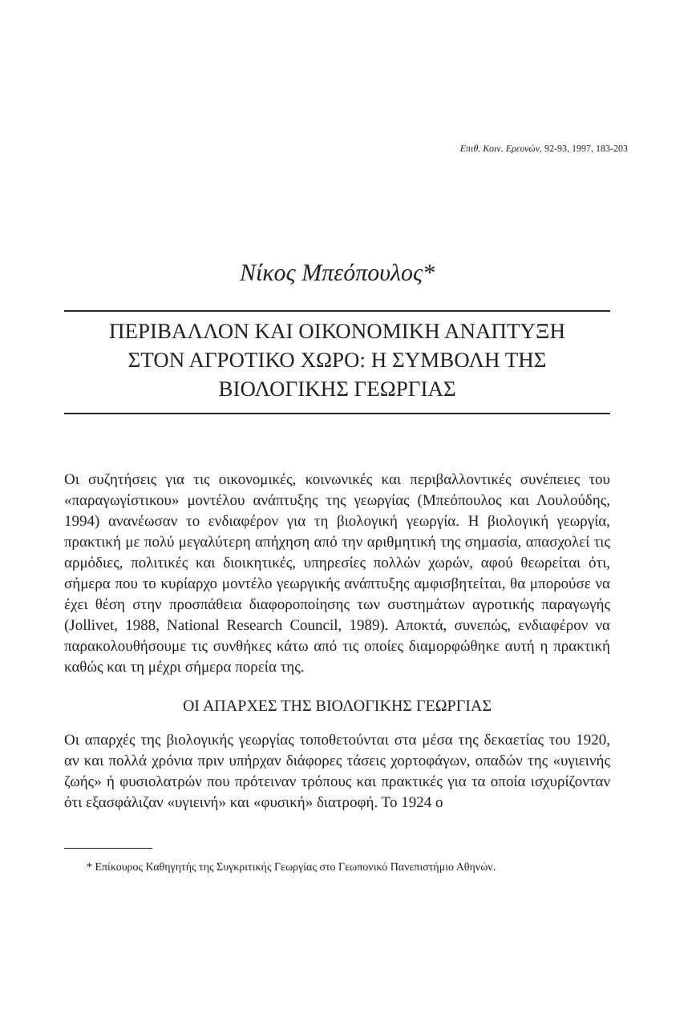Επιθ. Κοιν. Ερευνών, 92-93, 1997, 183-203
Νίκος Μπεόπουλος*
ΠΕΡΙΒΑΛΛΟΝ ΚΑΙ ΟΙΚΟΝΟΜΙΚΗ ΑΝΑΠΤΥΞΗ
ΣΤΟΝ ΑΓΡΟΤΙΚΟ ΧΩΡΟ: Η ΣΥΜΒΟΛΗ ΤΗΣ
ΒΙΟΛΟΓΙΚΗΣ ΓΕΩΡΓΙΑΣ
Οι συζητήσεις για τις οικονομικές, κοινωνικές και περιβαλλοντικές συνέπειες του «παραγωγίστικου» μοντέλου ανάπτυξης της γεωργίας (Μπεόπουλος και Λουλούδης, 1994) ανανέωσαν το ενδιαφέρον για τη βιολογική γεωργία. Η βιολογική γεωργία, πρακτική με πολύ μεγαλύτερη απήχηση από την αριθμητική της σημασία, απασχολεί τις αρμόδιες, πολιτικές και διοικητικές, υπηρεσίες πολλών χωρών, αφού θεωρείται ότι, σήμερα που το κυρίαρχο μοντέλο γεωργικής ανάπτυξης αμφισβητείται, θα μπορούσε να έχει θέση στην προσπάθεια διαφοροποίησης των συστημάτων αγροτικής παραγωγής (Jollivet, 1988, National Research Council, 1989). Αποκτά, συνεπώς, ενδιαφέρον να παρακολουθήσουμε τις συνθήκες κάτω από τις οποίες διαμορφώθηκε αυτή η πρακτική καθώς και τη μέχρι σήμερα πορεία της.
ΟΙ ΑΠΑΡΧΕΣ ΤΗΣ ΒΙΟΛΟΓΙΚΗΣ ΓΕΩΡΓΙΑΣ
Οι απαρχές της βιολογικής γεωργίας τοποθετούνται στα μέσα της δεκαετίας του 1920, αν και πολλά χρόνια πριν υπήρχαν διάφορες τάσεις χορτοφάγων, οπαδών της «υγιεινής ζωής» ή φυσιολατρών που πρότειναν τρόπους και πρακτικές για τα οποία ισχυρίζονταν ότι εξασφάλιζαν «υγιεινή» και «φυσική» διατροφή. Το 1924 ο
* Επίκουρος Καθηγητής της Συγκριτικής Γεωργίας στο Γεωπονικό Πανεπιστήμιο Αθηνών.